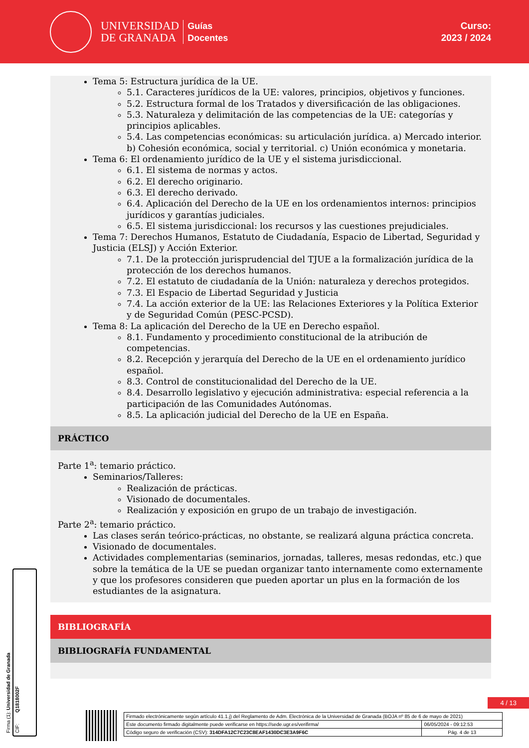UNIVERSIDAD
DE GRANADA
Guías
Docentes
Curso:
2023 / 2024
Tema 5: Estructura jurídica de la UE.
5.1. Caracteres jurídicos de la UE: valores, principios, objetivos y funciones.
5.2. Estructura formal de los Tratados y diversificación de las obligaciones.
5.3. Naturaleza y delimitación de las competencias de la UE: categorías y principios aplicables.
5.4. Las competencias económicas: su articulación jurídica. a) Mercado interior. b) Cohesión económica, social y territorial. c) Unión económica y monetaria.
Tema 6: El ordenamiento jurídico de la UE y el sistema jurisdiccional.
6.1. El sistema de normas y actos.
6.2. El derecho originario.
6.3. El derecho derivado.
6.4. Aplicación del Derecho de la UE en los ordenamientos internos: principios jurídicos y garantías judiciales.
6.5. El sistema jurisdiccional: los recursos y las cuestiones prejudiciales.
Tema 7: Derechos Humanos, Estatuto de Ciudadanía, Espacio de Libertad, Seguridad y Justicia (ELSJ) y Acción Exterior.
7.1. De la protección jurisprudencial del TJUE a la formalización jurídica de la protección de los derechos humanos.
7.2. El estatuto de ciudadanía de la Unión: naturaleza y derechos protegidos.
7.3. El Espacio de Libertad Seguridad y Justicia
7.4. La acción exterior de la UE: las Relaciones Exteriores y la Política Exterior y de Seguridad Común (PESC-PCSD).
Tema 8: La aplicación del Derecho de la UE en Derecho español.
8.1. Fundamento y procedimiento constitucional de la atribución de competencias.
8.2. Recepción y jerarquía del Derecho de la UE en el ordenamiento jurídico español.
8.3. Control de constitucionalidad del Derecho de la UE.
8.4. Desarrollo legislativo y ejecución administrativa: especial referencia a la participación de las Comunidades Autónomas.
8.5. La aplicación judicial del Derecho de la UE en España.
PRÁCTICO
Parte 1<sup>a</sup>: temario práctico.
Seminarios/Talleres:
Realización de prácticas.
Visionado de documentales.
Realización y exposición en grupo de un trabajo de investigación.
Parte 2<sup>a</sup>: temario práctico.
Las clases serán teórico-prácticas, no obstante, se realizará alguna práctica concreta.
Visionado de documentales.
Actividades complementarias (seminarios, jornadas, talleres, mesas redondas, etc.) que sobre la temática de la UE se puedan organizar tanto internamente como externamente y que los profesores consideren que pueden aportar un plus en la formación de los estudiantes de la asignatura.
BIBLIOGRAFÍA
BIBLIOGRAFÍA FUNDAMENTAL
Firma (1): Universidad de Granada
CIF: Q1818002F
4 / 13
| Firmado electrónicamente según artículo 41.1.j) del Reglamento de Adm. Electrónica de la Universidad de Granada (BOJA nº 85 de 6 de mayo de 2021) | |
| Este documento firmado digitalmente puede verificarse en https://sede.ugr.es/verifirma/ | 06/05/2024 - 09:12:53 |
| Código seguro de verificación (CSV): 314DFA12C7C23C8EAF1430DC3E3A9F6C | Pág. 4 de 13 |